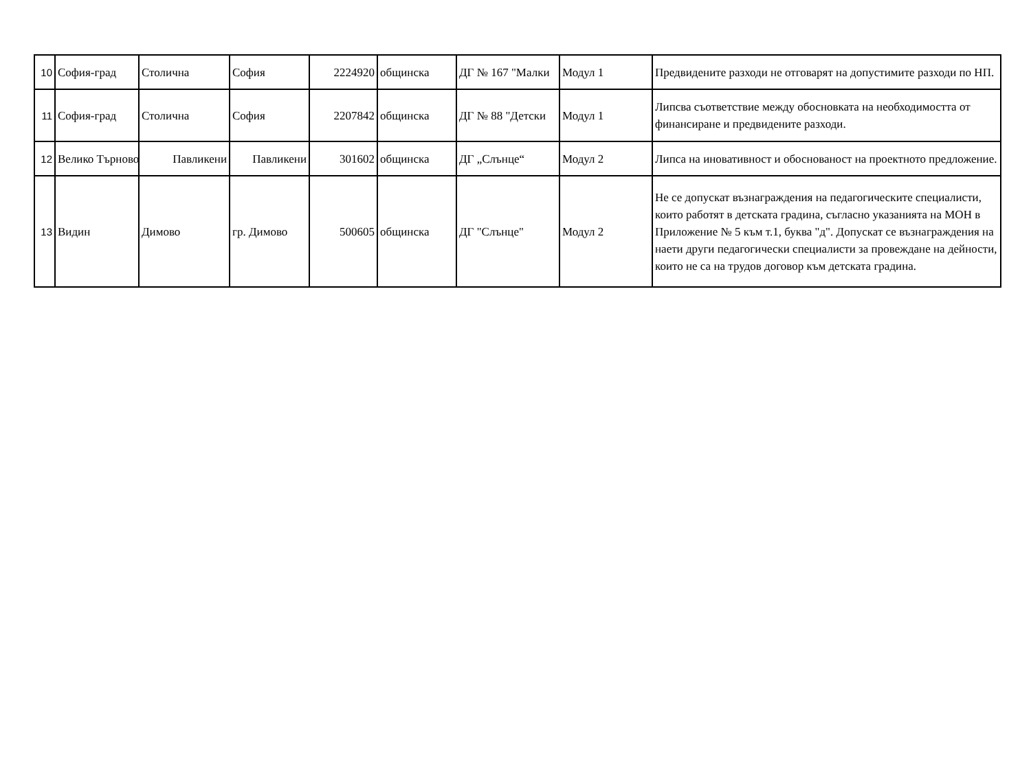| 10 | София-град | Столична | София | 2224920 | общинска | ДГ № 167 "Малки | Модул 1 | Предвидените разходи не отговарят на допустимите разходи по НП. |
| 11 | София-град | Столична | София | 2207842 | общинска | ДГ № 88 "Детски | Модул 1 | Липсва съответствие между обосновката на необходимостта от финансиране и предвидените разходи. |
| 12 | Велико Търново | Павликени | Павликени | 301602 | общинска | ДГ „Слънце“ | Модул 2 | Липса на иновативност и обоснованост на проектното предложение. |
| 13 | Видин | Димово | гр. Димово | 500605 | общинска | ДГ "Слънце" | Модул 2 | Не се допускат възнаграждения на педагогическите специалисти, които работят в детската градина, съгласно указанията на МОН в Приложение № 5 към т.1, буква "д". Допускат се възнаграждения на наети други педагогически специалисти за провеждане на дейности, които не са на трудов договор към детската градина. |